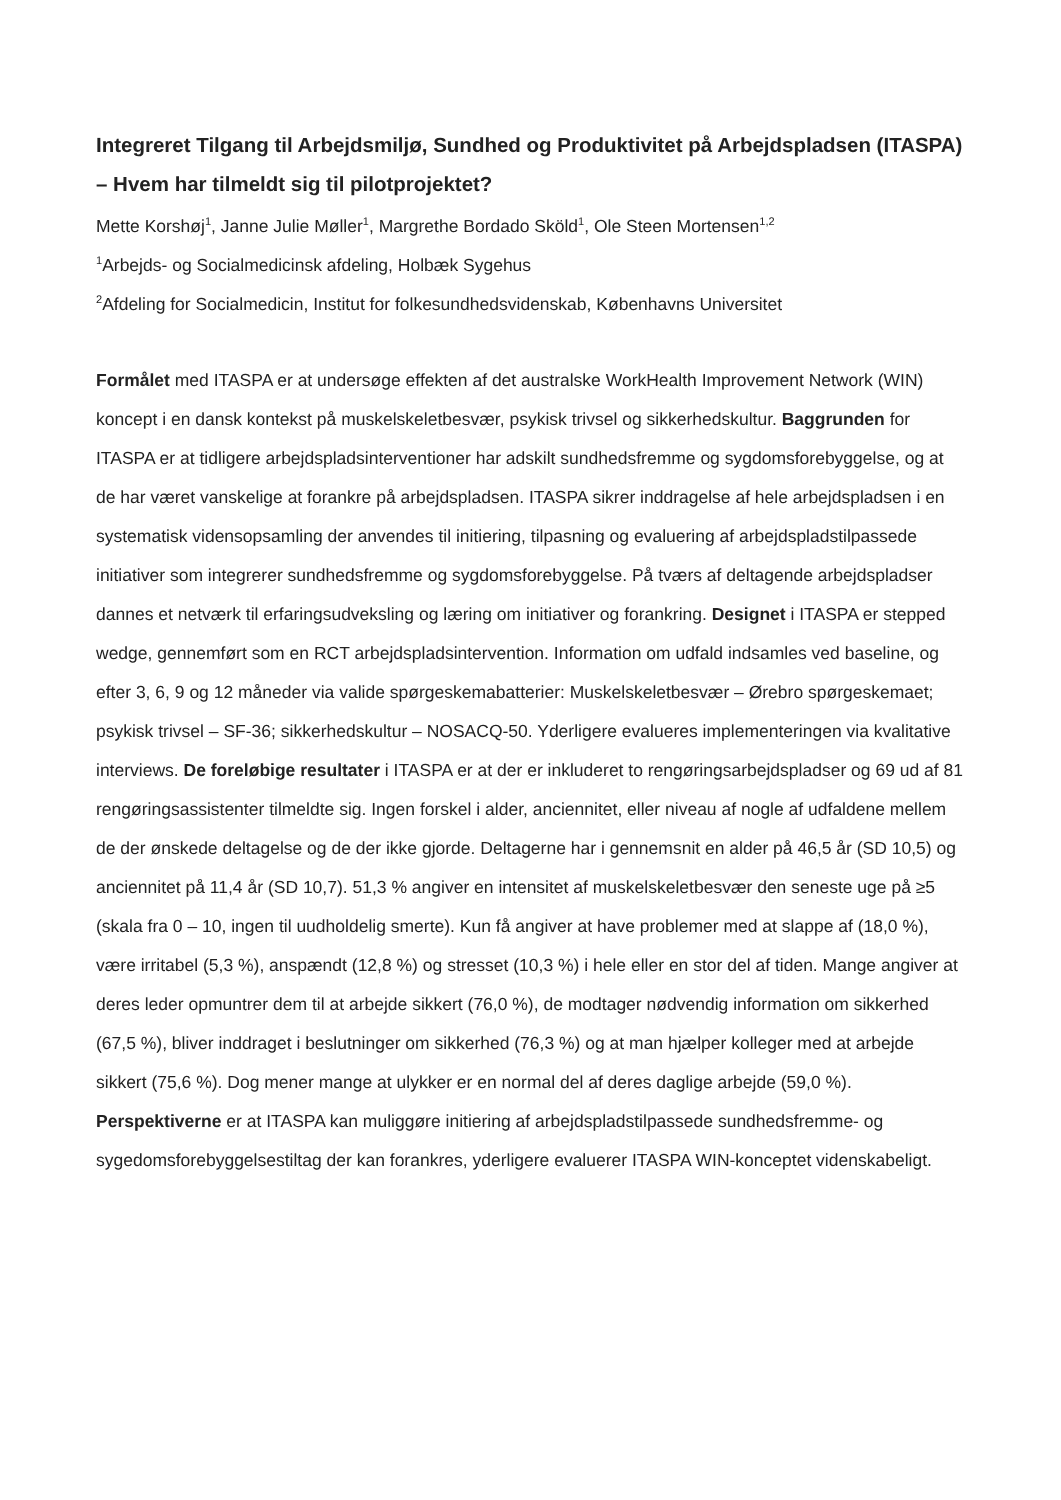Integreret Tilgang til Arbejdsmiljø, Sundhed og Produktivitet på Arbejdspladsen (ITASPA) – Hvem har tilmeldt sig til pilotprojektet?
Mette Korshøj<sup>1</sup>, Janne Julie Møller<sup>1</sup>, Margrethe Bordado Sköld<sup>1</sup>, Ole Steen Mortensen<sup>1,2</sup>
<sup>1</sup> Arbejds- og Socialmedicinsk afdeling, Holbæk Sygehus
<sup>2</sup> Afdeling for Socialmedicin, Institut for folkesundhedsvidenskab, Københavns Universitet
Formålet med ITASPA er at undersøge effekten af det australske WorkHealth Improvement Network (WIN) koncept i en dansk kontekst på muskelskeletbesvær, psykisk trivsel og sikkerhedskultur. Baggrunden for ITASPA er at tidligere arbejdspladsinterventioner har adskilt sundhedsfremme og sygdomsforebyggelse, og at de har været vanskelige at forankre på arbejdspladsen. ITASPA sikrer inddragelse af hele arbejdspladsen i en systematisk vidensopsamling der anvendes til initiering, tilpasning og evaluering af arbejdspladstilpassede initiativer som integrerer sundhedsfremme og sygdomsforebyggelse. På tværs af deltagende arbejdspladser dannes et netværk til erfaringsudveksling og læring om initiativer og forankring. Designet i ITASPA er stepped wedge, gennemført som en RCT arbejdspladsintervention. Information om udfald indsamles ved baseline, og efter 3, 6, 9 og 12 måneder via valide spørgeskemabatterier: Muskelskeletbesvær – Ørebro spørgeskemaet; psykisk trivsel – SF-36; sikkerhedskultur – NOSACQ-50. Yderligere evalueres implementeringen via kvalitative interviews. De foreløbige resultater i ITASPA er at der er inkluderet to rengøringsarbejdspladser og 69 ud af 81 rengøringsassistenter tilmeldte sig. Ingen forskel i alder, anciennitet, eller niveau af nogle af udfaldene mellem de der ønskede deltagelse og de der ikke gjorde. Deltagerne har i gennemsnit en alder på 46,5 år (SD 10,5) og anciennitet på 11,4 år (SD 10,7). 51,3 % angiver en intensitet af muskelskeletbesvær den seneste uge på ≥5 (skala fra 0 – 10, ingen til uudholdelig smerte). Kun få angiver at have problemer med at slappe af (18,0 %), være irritabel (5,3 %), anspændt (12,8 %) og stresset (10,3 %) i hele eller en stor del af tiden. Mange angiver at deres leder opmuntrer dem til at arbejde sikkert (76,0 %), de modtager nødvendig information om sikkerhed (67,5 %), bliver inddraget i beslutninger om sikkerhed (76,3 %) og at man hjælper kolleger med at arbejde sikkert (75,6 %). Dog mener mange at ulykker er en normal del af deres daglige arbejde (59,0 %). Perspektiverne er at ITASPA kan muliggøre initiering af arbejdspladstilpassede sundhedsfremme- og sygedomsforebyggelsestiltag der kan forankres, yderligere evaluerer ITASPA WIN-konceptet videnskabeligt.